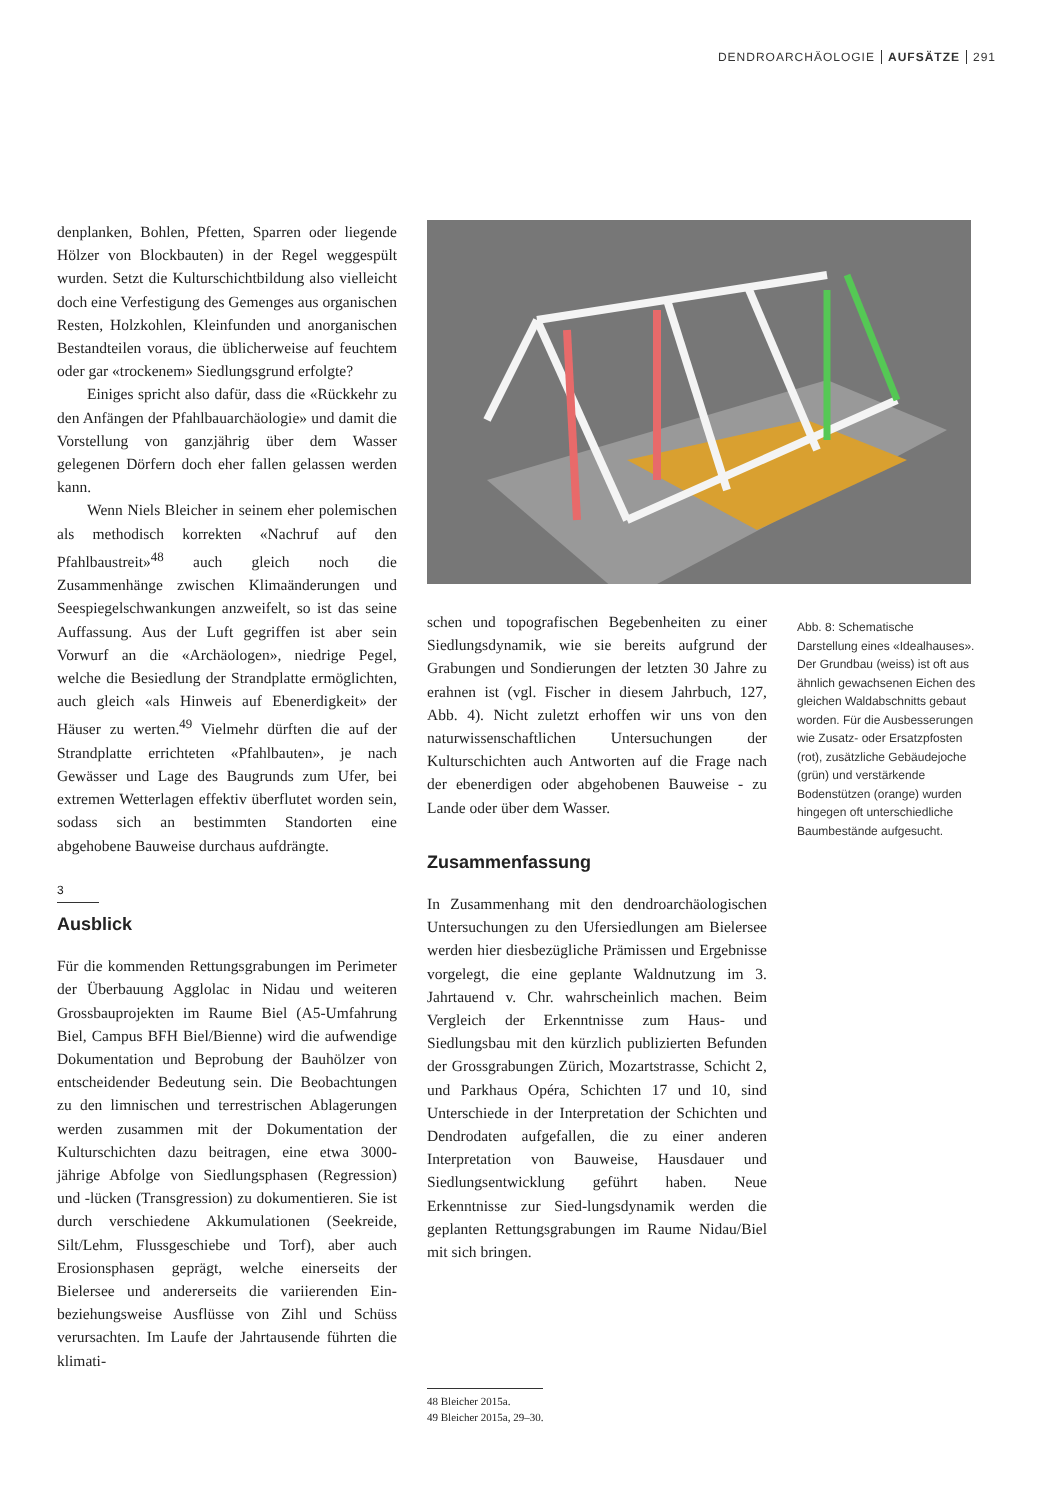DENDROARCHÄOLOGIE AUFSÄTZE 291
denplanken, Bohlen, Pfetten, Sparren oder liegende Hölzer von Blockbauten) in der Regel weggespült wurden. Setzt die Kulturschichtbildung also vielleicht doch eine Verfestigung des Gemenges aus organischen Resten, Holzkohlen, Kleinfunden und anorganischen Bestandteilen voraus, die üblicherweise auf feuchtem oder gar «trockenem» Siedlungsgrund erfolgte?
Einiges spricht also dafür, dass die «Rückkehr zu den Anfängen der Pfahlbauarchäologie» und damit die Vorstellung von ganzjährig über dem Wasser gelegenen Dörfern doch eher fallen gelassen werden kann.
Wenn Niels Bleicher in seinem eher polemischen als methodisch korrekten «Nachruf auf den Pfahlbaustreit»<sup>48</sup> auch gleich noch die Zusammenhänge zwischen Klimaänderungen und Seespiegelschwankungen anzweifelt, so ist das seine Auffassung. Aus der Luft gegriffen ist aber sein Vorwurf an die «Archäologen», niedrige Pegel, welche die Besiedlung der Strandplatte ermöglichten, auch gleich «als Hinweis auf Ebenerdigkeit» der Häuser zu werten.<sup>49</sup> Vielmehr dürften die auf der Strandplatte errichteten «Pfahlbauten», je nach Gewässer und Lage des Baugrunds zum Ufer, bei extremen Wetterlagen effektiv überflutet worden sein, sodass sich an bestimmten Standorten eine abgehobene Bauweise durchaus aufdrängte.
3
Ausblick
Für die kommenden Rettungsgrabungen im Perimeter der Überbauung Agglolac in Nidau und weiteren Grossbauprojekten im Raume Biel (A5-Umfahrung Biel, Campus BFH Biel/Bienne) wird die aufwendige Dokumentation und Beprobung der Bauhölzer von entscheidender Bedeutung sein. Die Beobachtungen zu den limnischen und terrestrischen Ablagerungen werden zusammen mit der Dokumentation der Kulturschichten dazu beitragen, eine etwa 3000-jährige Abfolge von Siedlungsphasen (Regression) und -lücken (Transgression) zu dokumentieren. Sie ist durch verschiedene Akkumulationen (Seekreide, Silt/Lehm, Flussgeschiebe und Torf), aber auch Erosionsphasen geprägt, welche einerseits der Bielersee und andererseits die variierenden Ein- beziehungsweise Ausflüsse von Zihl und Schüss verursachten. Im Laufe der Jahrtausende führten die klimati-
schen und topografischen Begebenheiten zu einer Siedlungsdynamik, wie sie bereits aufgrund der Grabungen und Sondierungen der letzten 30 Jahre zu erahnen ist (vgl. Fischer in diesem Jahrbuch, 127, Abb. 4). Nicht zuletzt erhoffen wir uns von den naturwissenschaftlichen Untersuchungen der Kulturschichten auch Antworten auf die Frage nach der ebenerdigen oder abgehobenen Bauweise - zu Lande oder über dem Wasser.
Zusammenfassung
In Zusammenhang mit den dendroarchäologischen Untersuchungen zu den Ufersiedlungen am Bielersee werden hier diesbezügliche Prämissen und Ergebnisse vorgelegt, die eine geplante Waldnutzung im 3. Jahrtauend v. Chr. wahrscheinlich machen. Beim Vergleich der Erkenntnisse zum Haus- und Siedlungsbau mit den kürzlich publizierten Befunden der Grossgrabungen Zürich, Mozartstrasse, Schicht 2, und Parkhaus Opéra, Schichten 17 und 10, sind Unterschiede in der Interpretation der Schichten und Dendrodaten aufgefallen, die zu einer anderen Interpretation von Bauweise, Hausdauer und Siedlungsentwicklung geführt haben. Neue Erkenntnisse zur Sied-lungsdynamik werden die geplanten Rettungsgrabungen im Raume Nidau/Biel mit sich bringen.
Abb. 8: Schematische Darstellung eines «Idealhauses». Der Grundbau (weiss) ist oft aus ähnlich gewachsenen Eichen des gleichen Waldabschnitts gebaut worden. Für die Ausbesserungen wie Zusatz- oder Ersatzpfosten (rot), zusätzliche Gebäudejoche (grün) und verstärkende Bodenstützen (orange) wurden hingegen oft unterschiedliche Baumbestände aufgesucht.
48 Bleicher 2015a.
49 Bleicher 2015a, 29–30.